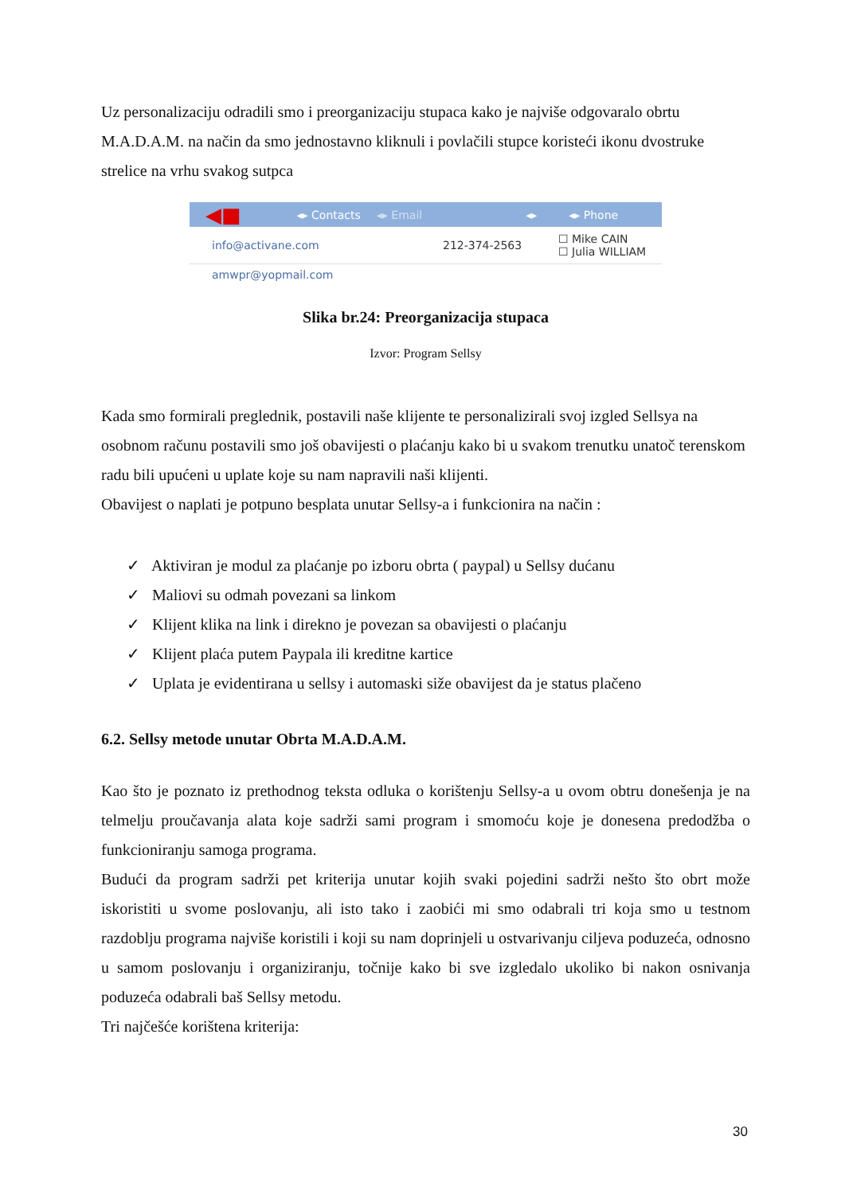Uz personalizaciju odradili smo i preorganizaciju stupaca kako je najviše odgovaralo obrtu M.A.D.A.M. na način da smo jednostavno kliknuli i povlačili stupce koristeći ikonu dvostruke strelice na vrhu svakog sutpca
◀■ ◂▸ Contacts ◂▸ Email ◂▸ ◂▸ Phone
info@activane.com 212-374-2563 ☐ Mike CAIN
☐ Julia WILLIAM
amwpr@yopmail.com
Slika br.24: Preorganizacija stupaca
Izvor: Program Sellsy
Kada smo formirali preglednik, postavili naše klijente te personalizirali svoj izgled Sellsya na osobnom računu postavili smo još obavijesti o plaćanju kako bi u svakom trenutku unatoč terenskom radu bili upućeni u uplate koje su nam napravili naši klijenti.
Obavijest o naplati je potpuno besplata unutar Sellsy-a i funkcionira na način :
✓ Aktiviran je modul za plaćanje po izboru obrta ( paypal) u Sellsy dućanu
✓ Maliovi su odmah povezani sa linkom
✓ Klijent klika na link i direkno je povezan sa obavijesti o plaćanju
✓ Klijent plaća putem Paypala ili kreditne kartice
✓ Uplata je evidentirana u sellsy i automaski siže obavijest da je status plačeno
6.2. Sellsy metode unutar Obrta M.A.D.A.M.
Kao što je poznato iz prethodnog teksta odluka o korištenju Sellsy-a u ovom obtru donešenja je na telmelju proučavanja alata koje sadrži sami program i smomoću koje je donesena predodžba o funkcioniranju samoga programa.
Budući da program sadrži pet kriterija unutar kojih svaki pojedini sadrži nešto što obrt može iskoristiti u svome poslovanju, ali isto tako i zaobići mi smo odabrali tri koja smo u testnom razdoblju programa najviše koristili i koji su nam doprinjeli u ostvarivanju ciljeva poduzeća, odnosno u samom poslovanju i organiziranju, točnije kako bi sve izgledalo ukoliko bi nakon osnivanja poduzeća odabrali baš Sellsy metodu.
Tri najčešće korištena kriterija:
30